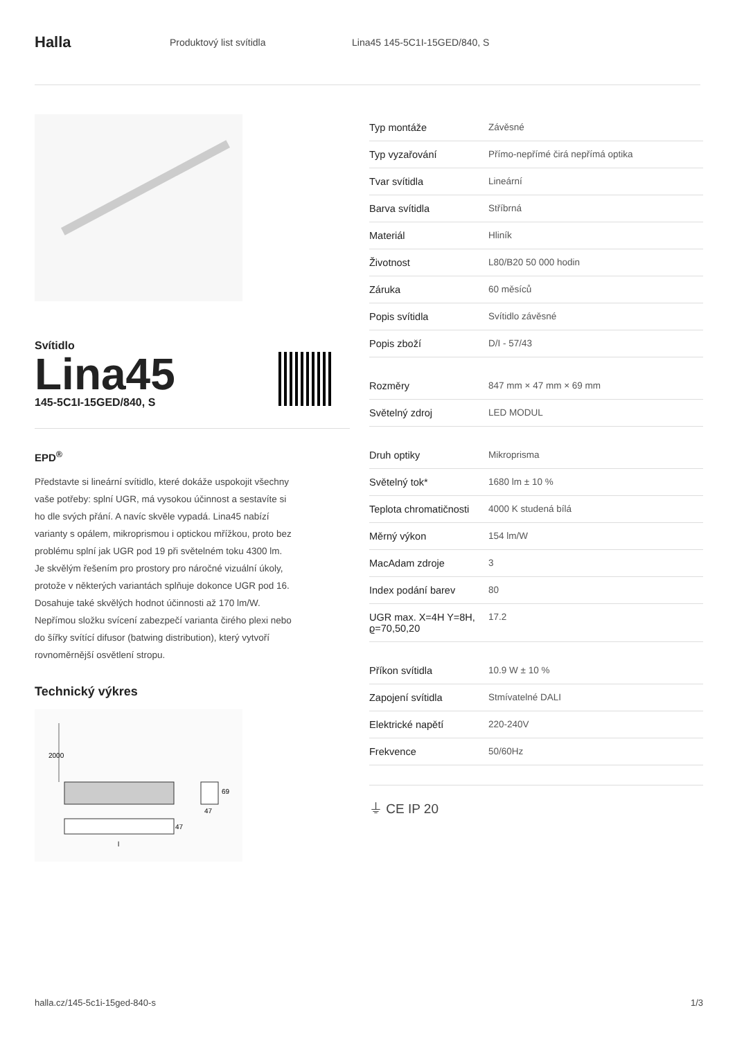Halla
Produktový list svítidla Lina45 145-5C1I-15GED/840, S
Svítidlo
Lina45
145-5C1I-15GED/840, S
EPD<sup>®</sup>
Představte si lineární svítidlo, které dokáže uspokojit všechny vaše potřeby: splní UGR, má vysokou účinnost a sestavíte si ho dle svých přání. A navíc skvěle vypadá. Lina45 nabízí varianty s opálem, mikroprismou i optickou mřížkou, proto bez problému splní jak UGR pod 19 při světelném toku 4300 lm. Je skvělým řešením pro prostory pro náročné vizuální úkoly, protože v některých variantách splňuje dokonce UGR pod 16. Dosahuje také skvělých hodnot účinnosti až 170 lm/W. Nepřímou složku svícení zabezpečí varianta čirého plexi nebo do šířky svítící difusor (batwing distribution), který vytvoří rovnoměrnější osvětlení stropu.
Technický výkres
2000
47
l
69
47
| Typ montáže | Závěsné |
| Typ vyzařování | Přímo-nepřímé čirá nepřímá optika |
| Tvar svítidla | Lineární |
| Barva svítidla | Stříbrná |
| Materiál | Hliník |
| Životnost | L80/B20 50 000 hodin |
| Záruka | 60 měsíců |
| Popis svítidla | Svítidlo závěsné |
| Popis zboží | D/I - 57/43 |
| Rozměry | 847 mm × 47 mm × 69 mm |
| Světelný zdroj | LED MODUL |
| Druh optiky | Mikroprisma |
| Světelný tok* | 1680 lm ± 10 % |
| Teplota chromatičnosti | 4000 K studená bílá |
| Měrný výkon | 154 lm/W |
| MacAdam zdroje | 3 |
| Index podání barev | 80 |
| UGR max. X=4H Y=8H, ϱ=70,50,20 | 17.2 |
| Příkon svítidla | 10.9 W ± 10 % |
| Zapojení svítidla | Stmívatelné DALI |
| Elektrické napětí | 220-240V |
| Frekvence | 50/60Hz |
⏚ CE IP 20
halla.cz/145-5c1i-15ged-840-s 1/3